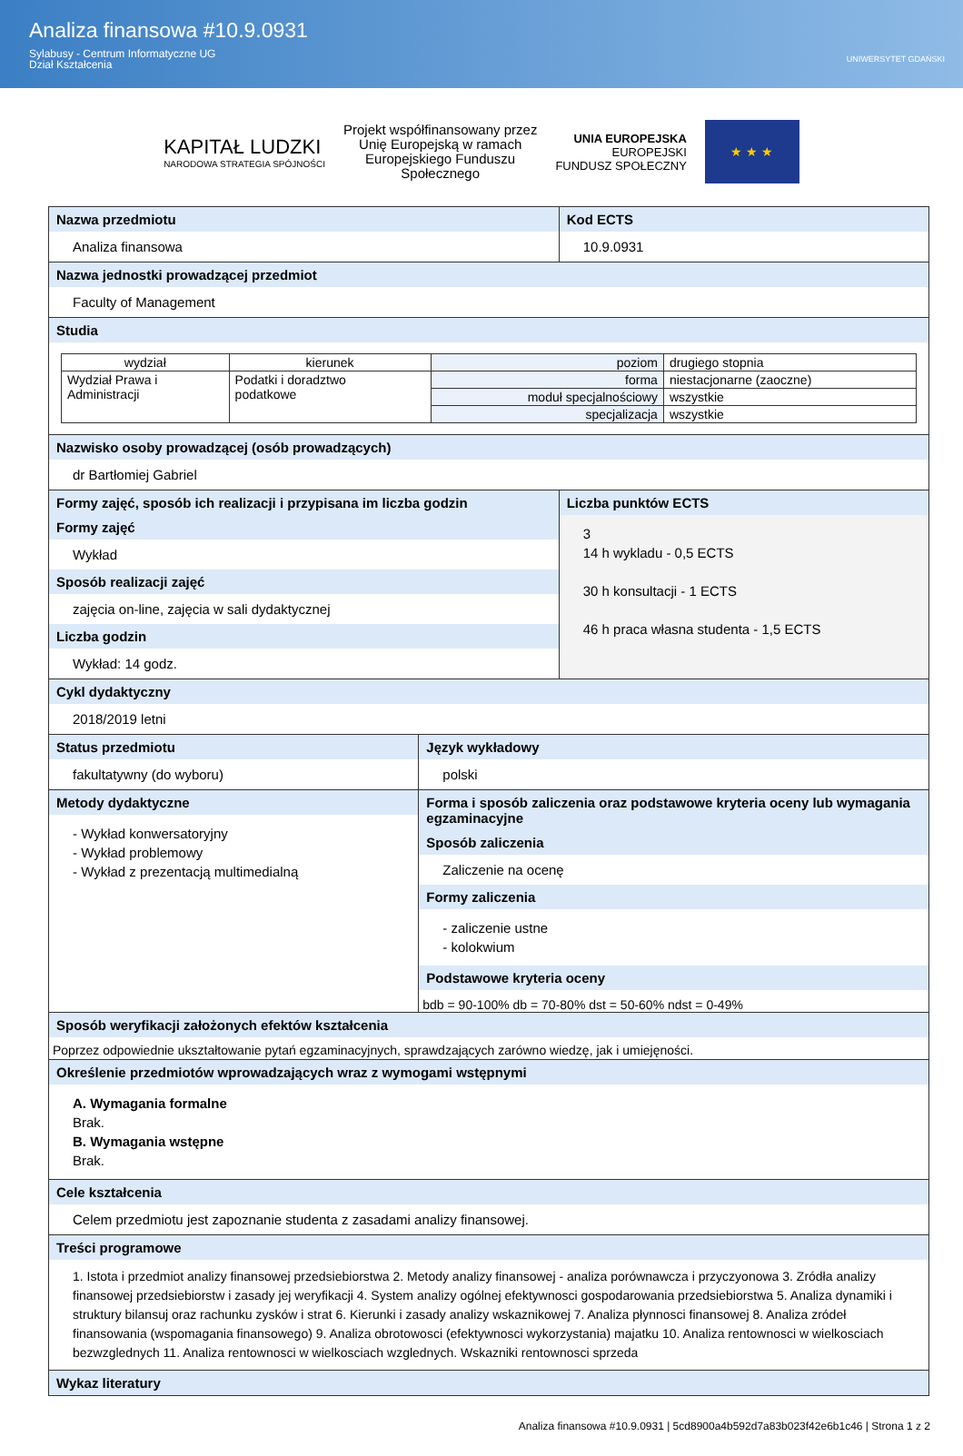Analiza finansowa #10.9.0931
Sylabusy - Centrum Informatyczne UG
Dział Kształcenia
UNIWERSYTET GDAŃSKI
KAPITAŁ LUDZKI
NARODOWA STRATEGIA SPÓJNOŚCI
Projekt współfinansowany przez
Unię Europejską w ramach
Europejskiego Funduszu
Społecznego
UNIA EUROPEJSKA
EUROPEJSKI
FUNDUSZ SPOŁECZNY
★ ★ ★
Nazwa przedmiotu
Analiza finansowa
Kod ECTS
10.9.0931
Nazwa jednostki prowadzącej przedmiot
Faculty of Management
Studia
| wydział | kierunek | poziom | drugiego stopnia |
| Wydział Prawa i Administracji | Podatki i doradztwo podatkowe | forma | niestacjonarne (zaoczne) |
| | | moduł specjalnościowy | wszystkie |
| | | specjalizacja | wszystkie |
Nazwisko osoby prowadzącej (osób prowadzących)
dr Bartłomiej Gabriel
Formy zajęć, sposób ich realizacji i przypisana im liczba godzin
Formy zajęć
Wykład
Sposób realizacji zajęć
zajęcia on-line, zajęcia w sali dydaktycznej
Liczba godzin
Wykład: 14 godz.
Liczba punktów ECTS
3
14 h wykladu - 0,5 ECTS
30 h konsultacji - 1 ECTS
46 h praca własna studenta - 1,5 ECTS
Cykl dydaktyczny
2018/2019 letni
Status przedmiotu
fakultatywny (do wyboru)
Język wykładowy
polski
Metody dydaktyczne
- Wykład konwersatoryjny
- Wykład problemowy
- Wykład z prezentacją multimedialną
Forma i sposób zaliczenia oraz podstawowe kryteria oceny lub wymagania egzaminacyjne
Sposób zaliczenia
Zaliczenie na ocenę
Formy zaliczenia
- zaliczenie ustne
- kolokwium
Podstawowe kryteria oceny
bdb = 90-100% db = 70-80% dst = 50-60% ndst = 0-49%
Sposób weryfikacji założonych efektów kształcenia
Poprzez odpowiednie ukształtowanie pytań egzaminacyjnych, sprawdzających zarówno wiedzę, jak i umiejęności.
Określenie przedmiotów wprowadzających wraz z wymogami wstępnymi
A. Wymagania formalne
Brak.
B. Wymagania wstępne
Brak.
Cele kształcenia
Celem przedmiotu jest zapoznanie studenta z zasadami analizy finansowej.
Treści programowe
1. Istota i przedmiot analizy finansowej przedsiebiorstwa 2. Metody analizy finansowej - analiza porównawcza i przyczyonowa 3. Zródła analizy finansowej przedsiebiorstw i zasady jej weryfikacji 4. System analizy ogólnej efektywnosci gospodarowania przedsiebiorstwa 5. Analiza dynamiki i struktury bilansuj oraz rachunku zysków i strat 6. Kierunki i zasady analizy wskaznikowej 7. Analiza płynnosci finansowej 8. Analiza zródeł finansowania (wspomagania finansowego) 9. Analiza obrotowosci (efektywnosci wykorzystania) majatku 10. Analiza rentownosci w wielkosciach bezwzglednych 11. Analiza rentownosci w wielkosciach wzglednych. Wskazniki rentownosci sprzeda
Wykaz literatury
Analiza finansowa #10.9.0931 | 5cd8900a4b592d7a83b023f42e6b1c46 | Strona 1 z 2